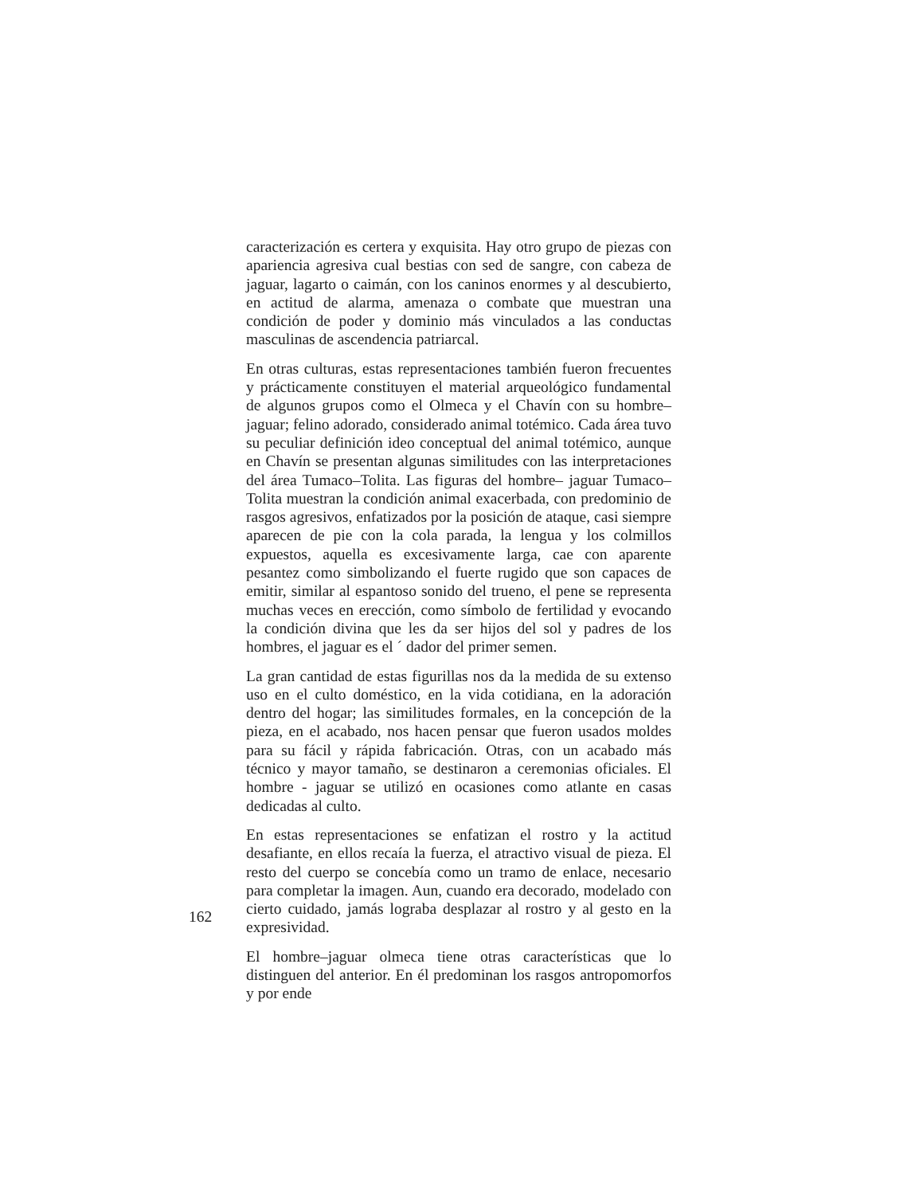caracterización es certera y exquisita. Hay otro grupo de piezas con apariencia agresiva cual bestias con sed de sangre, con cabeza de jaguar, lagarto o caimán, con los caninos enormes y al descubierto, en actitud de alarma, amenaza o combate que muestran una condición de poder y dominio más vinculados a las conductas masculinas de ascendencia patriarcal.
En otras culturas, estas representaciones también fueron frecuentes y prácticamente constituyen el material arqueológico fundamental de algunos grupos como el Olmeca y el Chavín con su hombre– jaguar; felino adorado, considerado animal totémico. Cada área tuvo su peculiar definición ideo conceptual del animal totémico, aunque en Chavín se presentan algunas similitudes con las interpretaciones del área Tumaco–Tolita. Las figuras del hombre– jaguar Tumaco–Tolita muestran la condición animal exacerbada, con predominio de rasgos agresivos, enfatizados por la posición de ataque, casi siempre aparecen de pie con la cola parada, la lengua y los colmillos expuestos, aquella es excesivamente larga, cae con aparente pesantez como simbolizando el fuerte rugido que son capaces de emitir, similar al espantoso sonido del trueno, el pene se representa muchas veces en erección, como símbolo de fertilidad y evocando la condición divina que les da ser hijos del sol y padres de los hombres, el jaguar es el ´ dador del primer semen.
La gran cantidad de estas figurillas nos da la medida de su extenso uso en el culto doméstico, en la vida cotidiana, en la adoración dentro del hogar; las similitudes formales, en la concepción de la pieza, en el acabado, nos hacen pensar que fueron usados moldes para su fácil y rápida fabricación. Otras, con un acabado más técnico y mayor tamaño, se destinaron a ceremonias oficiales. El hombre - jaguar se utilizó en ocasiones como atlante en casas dedicadas al culto.
En estas representaciones se enfatizan el rostro y la actitud desafiante, en ellos recaía la fuerza, el atractivo visual de pieza. El resto del cuerpo se concebía como un tramo de enlace, necesario para completar la imagen. Aun, cuando era decorado, modelado con cierto cuidado, jamás lograba desplazar al rostro y al gesto en la expresividad.
El hombre–jaguar olmeca tiene otras características que lo distinguen del anterior. En él predominan los rasgos antropomorfos y por ende
162